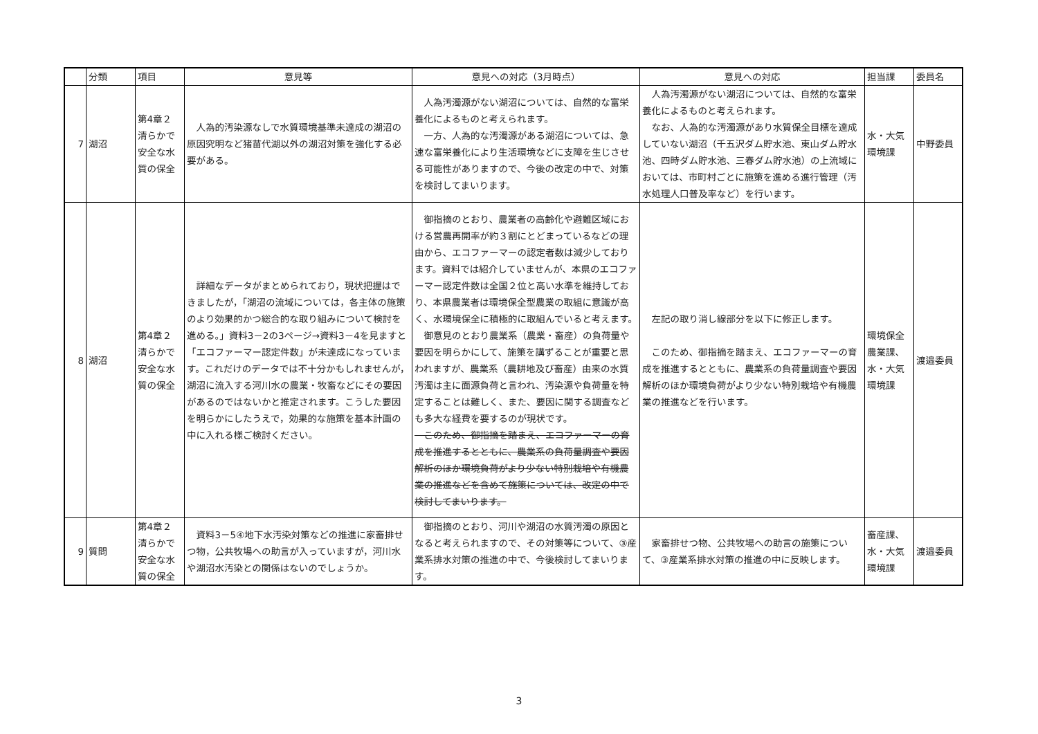| | 分類 | 項目 | 意見等 | 意見への対応（3月時点） | 意見への対応 | 担当課 | 委員名 |
| --- | --- | --- | --- | --- | --- | --- | --- |
| 7 | 湖沼 | 第4章２ 清らかで安全な水質の保全 | 人為的汚染源なしで水質環境基準未達成の湖沼の原因究明など猪苗代湖以外の湖沼対策を強化する必要がある。 | 人為汚濁源がない湖沼については、自然的な富栄養化によるものと考えられます。 一方、人為的な汚濁源がある湖沼については、急速な富栄養化により生活環境などに支障を生じさせる可能性がありますので、今後の改定の中で、対策を検討してまいります。 | 人為汚濁源がない湖沼については、自然的な富栄養化によるものと考えられます。 なお、人為的な汚濁源があり水質保全目標を達成していない湖沼（千五沢ダム貯水池、東山ダム貯水池、四時ダム貯水池、三春ダム貯水池）の上流域においては、市町村ごとに施策を進める進行管理（汚水処理人口普及率など）を行います。 | 水・大気環境課 | 中野委員 |
| 8 | 湖沼 | 第4章２ 清らかで安全な水質の保全 | 詳細なデータがまとめられており，現状把握はできましたが，「湖沼の流域については，各主体の施策のより効果的かつ総合的な取り組みについて検討を進める。」資料3－2の3ページ→資料3－4を見ますと「エコファーマー認定件数」が未達成になっています。これだけのデータでは不十分かもしれませんが，湖沼に流入する河川水の農業・牧畜などにその要因があるのではないかと推定されます。こうした要因を明らかにしたうえで，効果的な施策を基本計画の中に入れる様ご検討ください。 | 御指摘のとおり、農業者の高齢化や避難区域における営農再開率が約３割にとどまっているなどの理由から、エコファーマーの認定者数は減少しております。資料では紹介していませんが、本県のエコファーマー認定件数は全国２位と高い水準を維持しており、本県農業者は環境保全型農業の取組に意識が高く、水環境保全に積極的に取組んでいると考えます。 御意見のとおり農業系（農業・畜産）の負荷量や要因を明らかにして、施策を講ずることが重要と思われますが、農業系（農耕地及び畜産）由来の水質汚濁は主に面源負荷と言われ、汚染源や負荷量を特定することは難しく、また、要因に関する調査なども多大な経費を要するのが現状です。 このため、御指摘を踏まえ、エコファーマーの育成を推進するとともに、農業系の負荷量調査や要因解析のほか環境負荷がより少ない特別栽培や有機農業の推進などを含めて施策については、改定の中で検討してまいります。 | 左記の取り消し線部分を以下に修正します。 このため、御指摘を踏まえ、エコファーマーの育成を推進するとともに、農業系の負荷量調査や要因解析のほか環境負荷がより少ない特別栽培や有機農業の推進などを行います。 | 環境保全農業課、水・大気環境課 | 渡邉委員 |
| 9 | 質問 | 第4章２ 清らかで安全な水質の保全 | 資料3－5④地下水汚染対策などの推進に家畜排せつ物，公共牧場への助言が入っていますが，河川水や湖沼水汚染との関係はないのでしょうか。 | 御指摘のとおり、河川や湖沼の水質汚濁の原因となると考えられますので、その対策等について、③産業系排水対策の推進の中で、今後検討してまいります。 | 家畜排せつ物、公共牧場への助言の施策について、③産業系排水対策の推進の中に反映します。 | 畜産課、水・大気環境課 | 渡邉委員 |
3